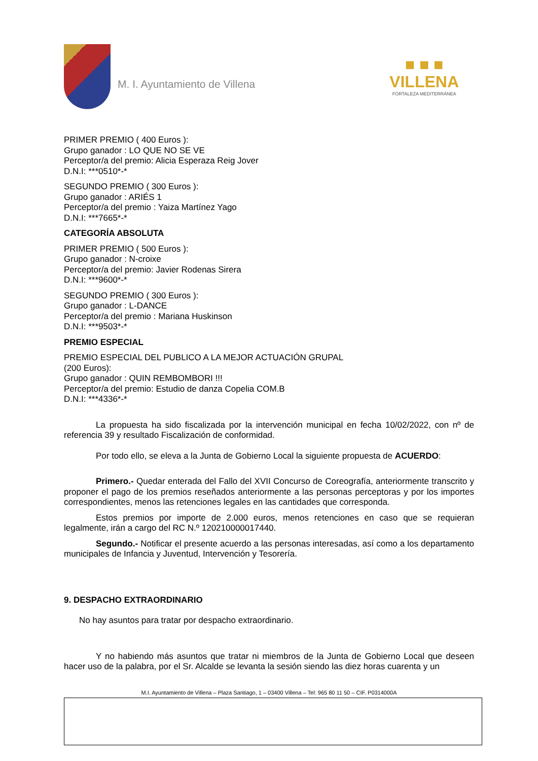M. I. Ayuntamiento de Villena
■ ■ ■
VILLENA
FORTALEZA MEDITERRÁNEA
PRIMER PREMIO ( 400 Euros ):
Grupo ganador : LO QUE NO SE VE
Perceptor/a del premio: Alicia Esperaza Reig Jover
D.N.I: ***0510*-*
SEGUNDO PREMIO ( 300 Euros ):
Grupo ganador : ARIÉS 1
Perceptor/a del premio : Yaiza Martínez Yago
D.N.I: ***7665*-*
CATEGORÍA ABSOLUTA
PRIMER PREMIO ( 500 Euros ):
Grupo ganador : N-croixe
Perceptor/a del premio: Javier Rodenas Sirera
D.N.I: ***9600*-*
SEGUNDO PREMIO ( 300 Euros ):
Grupo ganador : L-DANCE
Perceptor/a del premio : Mariana Huskinson
D.N.I: ***9503*-*
PREMIO ESPECIAL
PREMIO ESPECIAL DEL PUBLICO A LA MEJOR ACTUACIÓN GRUPAL
(200 Euros):
Grupo ganador : QUIN REMBOMBORI !!!
Perceptor/a del premio: Estudio de danza Copelia COM.B
D.N.I: ***4336*-*
La propuesta ha sido fiscalizada por la intervención municipal en fecha 10/02/2022, con nº de referencia 39 y resultado Fiscalización de conformidad.
Por todo ello, se eleva a la Junta de Gobierno Local la siguiente propuesta de ACUERDO:
Primero.- Quedar enterada del Fallo del XVII Concurso de Coreografía, anteriormente transcrito y proponer el pago de los premios reseñados anteriormente a las personas perceptoras y por los importes correspondientes, menos las retenciones legales en las cantidades que corresponda.
Estos premios por importe de 2.000 euros, menos retenciones en caso que se requieran legalmente, irán a cargo del RC N.º 120210000017440.
Segundo.- Notificar el presente acuerdo a las personas interesadas, así como a los departamento municipales de Infancia y Juventud, Intervención y Tesorería.
9. DESPACHO EXTRAORDINARIO
No hay asuntos para tratar por despacho extraordinario.
Y no habiendo más asuntos que tratar ni miembros de la Junta de Gobierno Local que deseen hacer uso de la palabra, por el Sr. Alcalde se levanta la sesión siendo las diez horas cuarenta y un
M.I. Ayuntamiento de Villena – Plaza Santiago, 1 – 03400 Villena – Tel: 965 80 11 50 – CIF. P0314000A